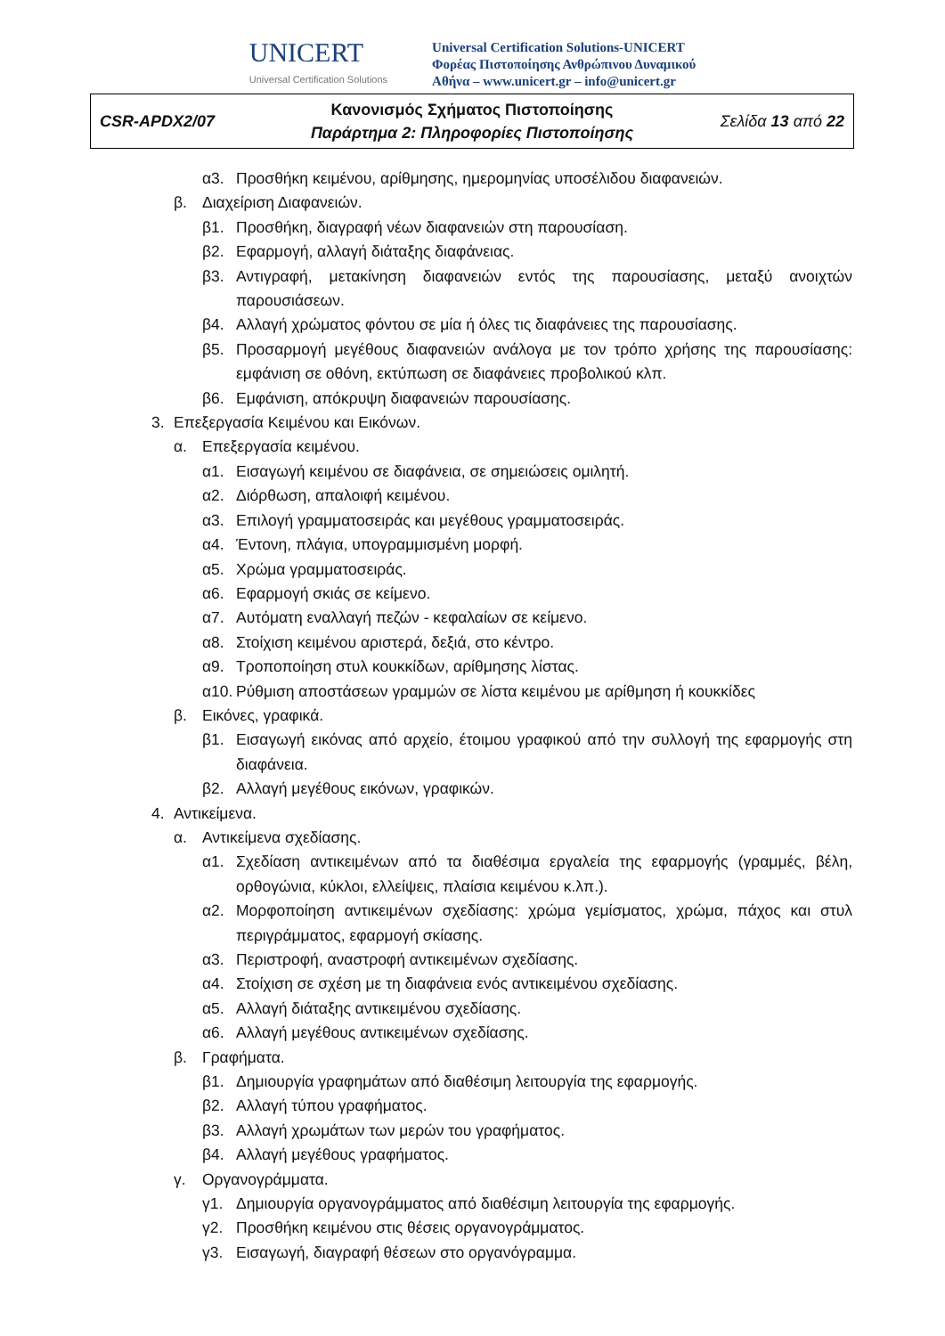UNICERT
Universal Certification Solutions
Universal Certification Solutions-UNICERT
Φορέας Πιστοποίησης Ανθρώπινου Δυναμικού
Αθήνα – www.unicert.gr – info@unicert.gr
| CSR-APDX2/07 | Κανονισμός Σχήματος Πιστοποίησης Παράρτημα 2: Πληροφορίες Πιστοποίησης | Σελίδα 13 από 22 |
α3. Προσθήκη κειμένου, αρίθμησης, ημερομηνίας υποσέλιδου διαφανειών.
β. Διαχείριση Διαφανειών.
β1. Προσθήκη, διαγραφή νέων διαφανειών στη παρουσίαση.
β2. Εφαρμογή, αλλαγή διάταξης διαφάνειας.
β3. Αντιγραφή, μετακίνηση διαφανειών εντός της παρουσίασης, μεταξύ ανοιχτών παρουσιάσεων.
β4. Αλλαγή χρώματος φόντου σε μία ή όλες τις διαφάνειες της παρουσίασης.
β5. Προσαρμογή μεγέθους διαφανειών ανάλογα με τον τρόπο χρήσης της παρουσίασης: εμφάνιση σε οθόνη, εκτύπωση σε διαφάνειες προβολικού κλπ.
β6. Εμφάνιση, απόκρυψη διαφανειών παρουσίασης.
3. Επεξεργασία Κειμένου και Εικόνων.
α. Επεξεργασία κειμένου.
α1. Εισαγωγή κειμένου σε διαφάνεια, σε σημειώσεις ομιλητή.
α2. Διόρθωση, απαλοιφή κειμένου.
α3. Επιλογή γραμματοσειράς και μεγέθους γραμματοσειράς.
α4. Έντονη, πλάγια, υπογραμμισμένη μορφή.
α5. Χρώμα γραμματοσειράς.
α6. Εφαρμογή σκιάς σε κείμενο.
α7. Αυτόματη εναλλαγή πεζών - κεφαλαίων σε κείμενο.
α8. Στοίχιση κειμένου αριστερά, δεξιά, στο κέντρο.
α9. Τροποποίηση στυλ κουκκίδων, αρίθμησης λίστας.
α10. Ρύθμιση αποστάσεων γραμμών σε λίστα κειμένου με αρίθμηση ή κουκκίδες
β. Εικόνες, γραφικά.
β1. Εισαγωγή εικόνας από αρχείο, έτοιμου γραφικού από την συλλογή της εφαρμογής στη διαφάνεια.
β2. Αλλαγή μεγέθους εικόνων, γραφικών.
4. Αντικείμενα.
α. Αντικείμενα σχεδίασης.
α1. Σχεδίαση αντικειμένων από τα διαθέσιμα εργαλεία της εφαρμογής (γραμμές, βέλη, ορθογώνια, κύκλοι, ελλείψεις, πλαίσια κειμένου κ.λπ.).
α2. Μορφοποίηση αντικειμένων σχεδίασης: χρώμα γεμίσματος, χρώμα, πάχος και στυλ περιγράμματος, εφαρμογή σκίασης.
α3. Περιστροφή, αναστροφή αντικειμένων σχεδίασης.
α4. Στοίχιση σε σχέση με τη διαφάνεια ενός αντικειμένου σχεδίασης.
α5. Αλλαγή διάταξης αντικειμένου σχεδίασης.
α6. Αλλαγή μεγέθους αντικειμένων σχεδίασης.
β. Γραφήματα.
β1. Δημιουργία γραφημάτων από διαθέσιμη λειτουργία της εφαρμογής.
β2. Αλλαγή τύπου γραφήματος.
β3. Αλλαγή χρωμάτων των μερών του γραφήματος.
β4. Αλλαγή μεγέθους γραφήματος.
γ. Οργανογράμματα.
γ1. Δημιουργία οργανογράμματος από διαθέσιμη λειτουργία της εφαρμογής.
γ2. Προσθήκη κειμένου στις θέσεις οργανογράμματος.
γ3. Εισαγωγή, διαγραφή θέσεων στο οργανόγραμμα.